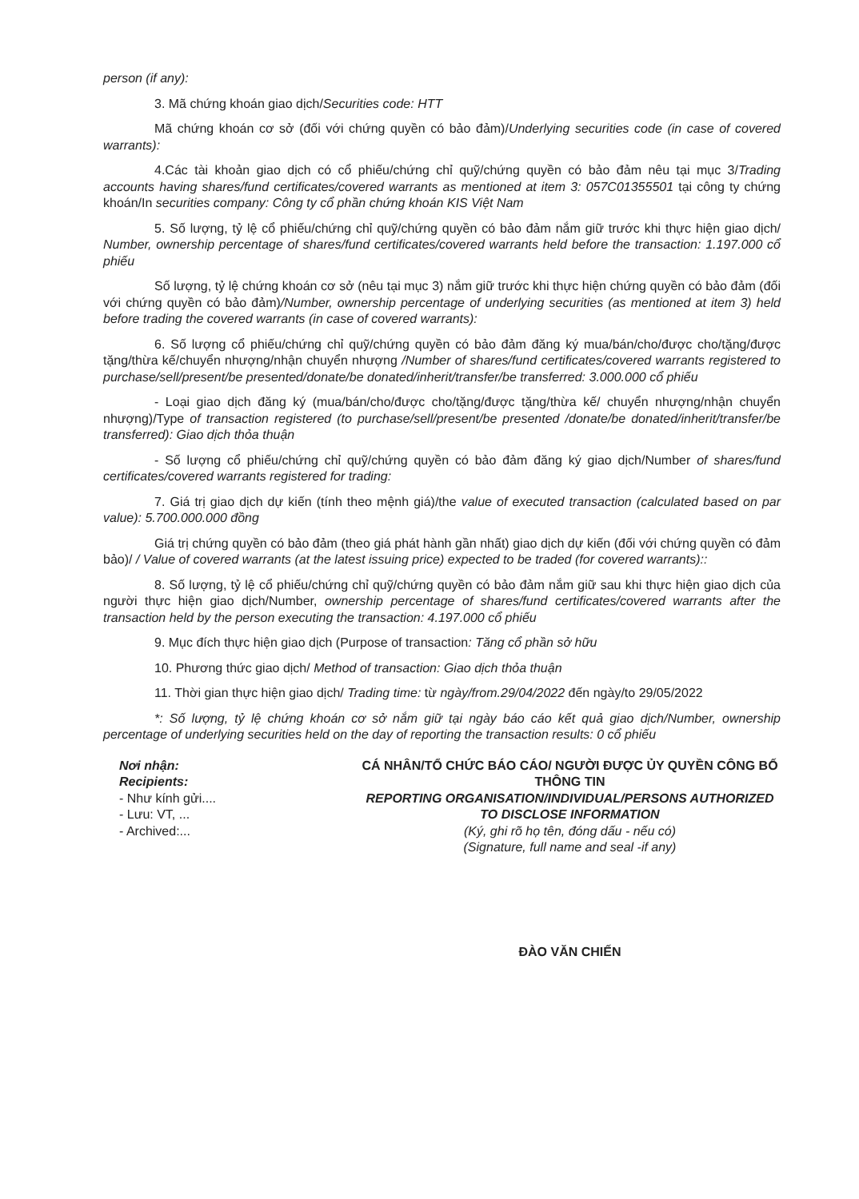person (if any):
3. Mã chứng khoán giao dịch/Securities code: HTT
Mã chứng khoán cơ sở (đối với chứng quyền có bảo đảm)/Underlying securities code (in case of covered warrants):
4.Các tài khoản giao dịch có cổ phiếu/chứng chỉ quỹ/chứng quyền có bảo đảm nêu tại mục 3/Trading accounts having shares/fund certificates/covered warrants as mentioned at item 3: 057C01355501 tại công ty chứng khoán/In securities company: Công ty cổ phần chứng khoán KIS Việt Nam
5. Số lượng, tỷ lệ cổ phiếu/chứng chỉ quỹ/chứng quyền có bảo đảm nắm giữ trước khi thực hiện giao dịch/ Number, ownership percentage of shares/fund certificates/covered warrants held before the transaction: 1.197.000 cổ phiếu
Số lượng, tỷ lệ chứng khoán cơ sở (nêu tại mục 3) nắm giữ trước khi thực hiện chứng quyền có bảo đảm (đối với chứng quyền có bảo đảm)/Number, ownership percentage of underlying securities (as mentioned at item 3) held before trading the covered warrants (in case of covered warrants):
6. Số lượng cổ phiếu/chứng chỉ quỹ/chứng quyền có bảo đảm đăng ký mua/bán/cho/được cho/tặng/được tặng/thừa kế/chuyển nhượng/nhận chuyển nhượng /Number of shares/fund certificates/covered warrants registered to purchase/sell/present/be presented/donate/be donated/inherit/transfer/be transferred: 3.000.000 cổ phiếu
- Loại giao dịch đăng ký (mua/bán/cho/được cho/tặng/được tặng/thừa kế/ chuyển nhượng/nhận chuyển nhượng)/Type of transaction registered (to purchase/sell/present/be presented /donate/be donated/inherit/transfer/be transferred): Giao dịch thỏa thuận
- Số lượng cổ phiếu/chứng chỉ quỹ/chứng quyền có bảo đảm đăng ký giao dịch/Number of shares/fund certificates/covered warrants registered for trading:
7. Giá trị giao dịch dự kiến (tính theo mệnh giá)/the value of executed transaction (calculated based on par value): 5.700.000.000 đồng
Giá trị chứng quyền có bảo đảm (theo giá phát hành gần nhất) giao dịch dự kiến (đối với chứng quyền có đảm bảo)/ / Value of covered warrants (at the latest issuing price) expected to be traded (for covered warrants)::
8. Số lượng, tỷ lệ cổ phiếu/chứng chỉ quỹ/chứng quyền có bảo đảm nắm giữ sau khi thực hiện giao dịch của người thực hiện giao dịch/Number, ownership percentage of shares/fund certificates/covered warrants after the transaction held by the person executing the transaction: 4.197.000 cổ phiếu
9. Mục đích thực hiện giao dịch (Purpose of transaction: Tăng cổ phần sở hữu
10. Phương thức giao dịch/ Method of transaction: Giao dịch thỏa thuận
11. Thời gian thực hiện giao dịch/ Trading time: từ ngày/from.29/04/2022 đến ngày/to 29/05/2022
*: Số lượng, tỷ lệ chứng khoán cơ sở nắm giữ tại ngày báo cáo kết quả giao dịch/Number, ownership percentage of underlying securities held on the day of reporting the transaction results: 0 cổ phiếu
Nơi nhận:
Recipients:
- Như kính gửi....
- Lưu: VT, ...
- Archived:...
CÁ NHÂN/TỔ CHỨC BÁO CÁO/ NGƯỜI ĐƯỢC ỦY QUYỀN CÔNG BỐ THÔNG TIN
REPORTING ORGANISATION/INDIVIDUAL/PERSONS AUTHORIZED TO DISCLOSE INFORMATION
(Ký, ghi rõ họ tên, đóng dấu - nếu có)
(Signature, full name and seal -if any)
ĐÀO VĂN CHIẾN